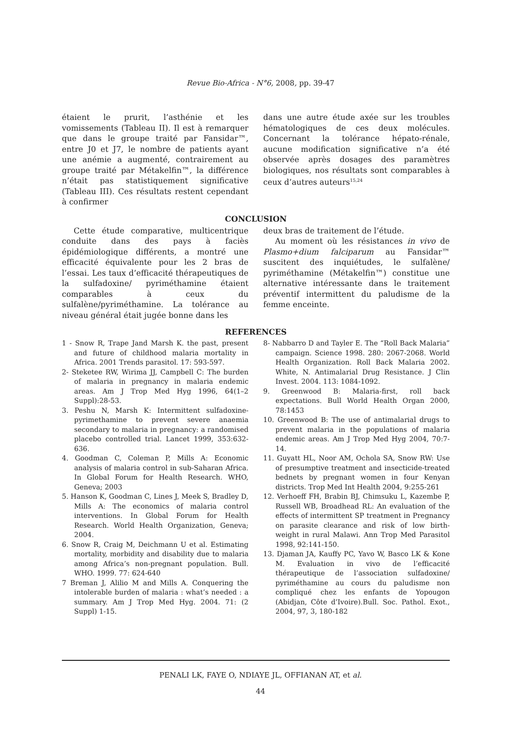Revue Bio-Africa - N°6, 2008, pp. 39-47
étaient le prurit, l’asthénie et les vomissements (Tableau II). Il est à remarquer que dans le groupe traité par Fansidar™, entre J0 et J7, le nombre de patients ayant une anémie a augmenté, contrairement au groupe traité par Métakelfin™, la différence n’était pas statistiquement significative (Tableau III). Ces résultats restent cependant à confirmer
dans une autre étude axée sur les troubles hématologiques de ces deux molécules. Concernant la tolérance hépato-rénale, aucune modification significative n’a été observée après dosages des paramètres biologiques, nos résultats sont comparables à ceux d’autres auteurs<sup>15,24</sup>
CONCLUSION
Cette étude comparative, multicentrique conduite dans des pays à faciès épidémiologique différents, a montré une efficacité équivalente pour les 2 bras de l’essai. Les taux d’efficacité thérapeutiques de la sulfadoxine/ pyriméthamine étaient comparables à ceux du sulfalène/pyriméthamine. La tolérance au niveau général était jugée bonne dans les
deux bras de traitement de l’étude.
Au moment où les résistances in vivo de Plasmo+dium falciparum au Fansidar™ suscitent des inquiétudes, le sulfalène/ pyriméthamine (Métakelfin™) constitue une alternative intéressante dans le traitement préventif intermittent du paludisme de la femme enceinte.
REFERENCES
1 - Snow R, Trape Jand Marsh K. the past, present and future of childhood malaria mortality in Africa. 2001 Trends parasitol. 17: 593-597.
2- Steketee RW, Wirima JJ, Campbell C: The burden of malaria in pregnancy in malaria endemic areas. Am J Trop Med Hyg 1996, 64(1–2 Suppl):28-53.
3. Peshu N, Marsh K: Intermittent sulfadoxine-pyrimethamine to prevent severe anaemia secondary to malaria in pregnancy: a randomised placebo controlled trial. Lancet 1999, 353:632-636.
4. Goodman C, Coleman P, Mills A: Economic analysis of malaria control in sub-Saharan Africa. In Global Forum for Health Research. WHO, Geneva; 2003
5. Hanson K, Goodman C, Lines J, Meek S, Bradley D, Mills A: The economics of malaria control interventions. In Global Forum for Health Research. World Health Organization, Geneva; 2004.
6. Snow R, Craig M, Deichmann U et al. Estimating mortality, morbidity and disability due to malaria among Africa’s non-pregnant population. Bull. WHO. 1999. 77: 624-640
7 Breman J, Alilio M and Mills A. Conquering the intolerable burden of malaria : what’s needed : a summary. Am J Trop Med Hyg. 2004. 71: (2 Suppl) 1-15.
8- Nabbarro D and Tayler E. The “Roll Back Malaria” campaign. Science 1998. 280: 2067-2068. World Health Organization. Roll Back Malaria 2002. White, N. Antimalarial Drug Resistance. J Clin Invest. 2004. 113: 1084-1092.
9. Greenwood B: Malaria-first, roll back expectations. Bull World Health Organ 2000, 78:1453
10. Greenwood B: The use of antimalarial drugs to prevent malaria in the populations of malaria endemic areas. Am J Trop Med Hyg 2004, 70:7-14.
11. Guyatt HL, Noor AM, Ochola SA, Snow RW: Use of presumptive treatment and insecticide-treated bednets by pregnant women in four Kenyan districts. Trop Med Int Health 2004, 9:255-261
12. Verhoeff FH, Brabin BJ, Chimsuku L, Kazembe P, Russell WB, Broadhead RL: An evaluation of the effects of intermittent SP treatment in Pregnancy on parasite clearance and risk of low birth-weight in rural Malawi. Ann Trop Med Parasitol 1998, 92:141-150.
13. Djaman JA, Kauffy PC, Yavo W, Basco LK & Kone M. Evaluation in vivo de l’efficacité thérapeutique de l’association sulfadoxine/ pyriméthamine au cours du paludisme non compliqué chez les enfants de Yopougon (Abidjan, Côte d’Ivoire).Bull. Soc. Pathol. Exot., 2004, 97, 3, 180-182
PENALI LK, FAYE O, NDIAYE JL, OFFIANAN AT, et al.
44